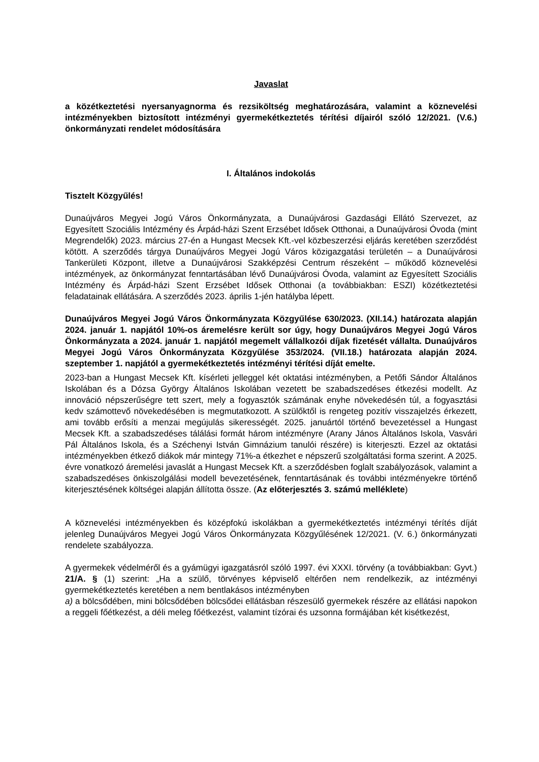Javaslat
a közétkeztetési nyersanyagnorma és rezsiköltség meghatározására, valamint a köznevelési intézményekben biztosított intézményi gyermekétkeztetés térítési díjairól szóló 12/2021. (V.6.) önkormányzati rendelet módosítására
I. Általános indokolás
Tisztelt Közgyűlés!
Dunaújváros Megyei Jogú Város Önkormányzata, a Dunaújvárosi Gazdasági Ellátó Szervezet, az Egyesített Szociális Intézmény és Árpád-házi Szent Erzsébet Idősek Otthonai, a Dunaújvárosi Óvoda (mint Megrendelők) 2023. március 27-én a Hungast Mecsek Kft.-vel közbeszerzési eljárás keretében szerződést kötött. A szerződés tárgya Dunaújváros Megyei Jogú Város közigazgatási területén – a Dunaújvárosi Tankerületi Központ, illetve a Dunaújvárosi Szakképzési Centrum részeként – működő köznevelési intézmények, az önkormányzat fenntartásában lévő Dunaújvárosi Óvoda, valamint az Egyesített Szociális Intézmény és Árpád-házi Szent Erzsébet Idősek Otthonai (a továbbiakban: ESZI) közétkeztetési feladatainak ellátására. A szerződés 2023. április 1-jén hatályba lépett.
Dunaújváros Megyei Jogú Város Önkormányzata Közgyűlése 630/2023. (XII.14.) határozata alapján 2024. január 1. napjától 10%-os áremelésre került sor úgy, hogy Dunaújváros Megyei Jogú Város Önkormányzata a 2024. január 1. napjától megemelt vállalkozói díjak fizetését vállalta. Dunaújváros Megyei Jogú Város Önkormányzata Közgyűlése 353/2024. (VII.18.) határozata alapján 2024. szeptember 1. napjától a gyermekétkeztetés intézményi térítési díját emelte.
2023-ban a Hungast Mecsek Kft. kísérleti jelleggel két oktatási intézményben, a Petőfi Sándor Általános Iskolában és a Dózsa György Általános Iskolában vezetett be szabadszedéses étkezési modellt. Az innováció népszerűségre tett szert, mely a fogyasztók számának enyhe növekedésén túl, a fogyasztási kedv számottevő növekedésében is megmutatkozott. A szülőktől is rengeteg pozitív visszajelzés érkezett, ami tovább erősíti a menzai megújulás sikerességét. 2025. januártól történő bevezetéssel a Hungast Mecsek Kft. a szabadszedéses tálálási formát három intézményre (Arany János Általános Iskola, Vasvári Pál Általános Iskola, és a Széchenyi István Gimnázium tanulói részére) is kiterjeszti. Ezzel az oktatási intézményekben étkező diákok már mintegy 71%-a étkezhet e népszerű szolgáltatási forma szerint. A 2025. évre vonatkozó áremelési javaslát a Hungast Mecsek Kft. a szerződésben foglalt szabályozások, valamint a szabadszedéses önkiszolgálási modell bevezetésének, fenntartásának és további intézményekre történő kiterjesztésének költségei alapján állította össze. (Az előterjesztés 3. számú melléklete)
A köznevelési intézményekben és középfokú iskolákban a gyermekétkeztetés intézményi térítés díját jelenleg Dunaújváros Megyei Jogú Város Önkormányzata Közgyűlésének 12/2021. (V. 6.) önkormányzati rendelete szabályozza.
A gyermekek védelméről és a gyámügyi igazgatásról szóló 1997. évi XXXI. törvény (a továbbiakban: Gyvt.) 21/A. § (1) szerint: „Ha a szülő, törvényes képviselő eltérően nem rendelkezik, az intézményi gyermekétkeztetés keretében a nem bentlakásos intézményben
a) a bölcsődében, mini bölcsődében bölcsődei ellátásban részesülő gyermekek részére az ellátási napokon a reggeli főétkezést, a déli meleg főétkezést, valamint tízórai és uzsonna formájában két kisétkezést,